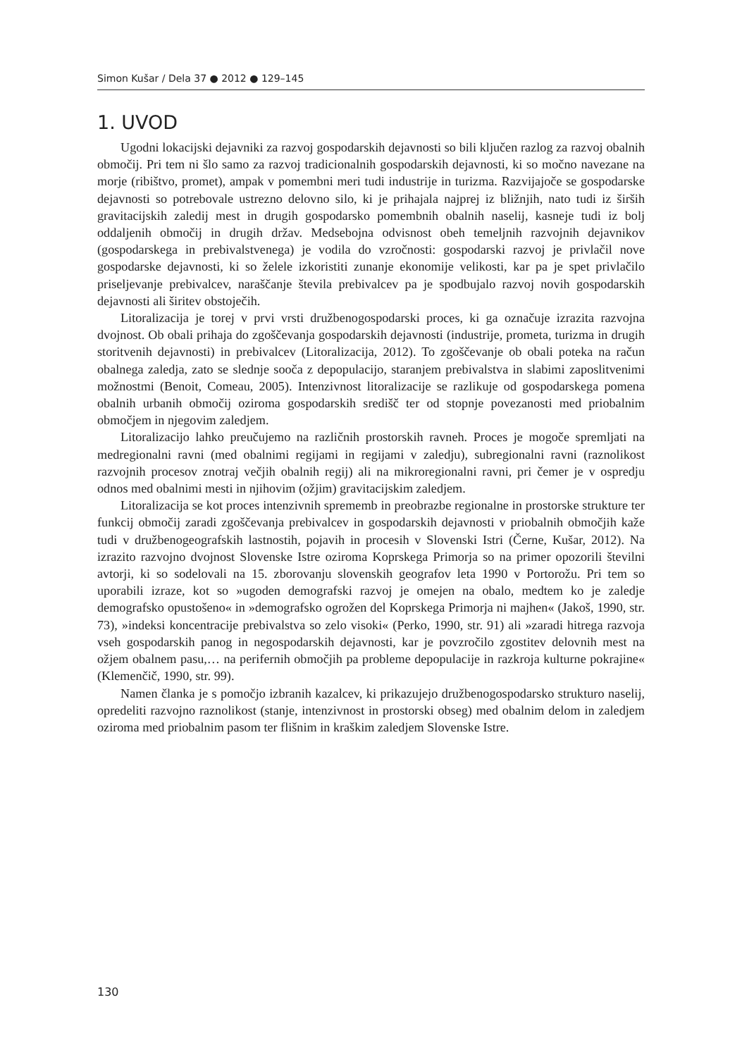Simon Kušar / Dela 37 ● 2012 ● 129–145
1. UVOD
Ugodni lokacijski dejavniki za razvoj gospodarskih dejavnosti so bili ključen razlog za razvoj obalnih območij. Pri tem ni šlo samo za razvoj tradicionalnih gospodarskih dejavnosti, ki so močno navezane na morje (ribištvo, promet), ampak v pomembni meri tudi industrije in turizma. Razvijajoče se gospodarske dejavnosti so potrebovale ustrezno delovno silo, ki je prihajala najprej iz bližnjih, nato tudi iz širših gravitacijskih zaledij mest in drugih gospodarsko pomembnih obalnih naselij, kasneje tudi iz bolj oddaljenih območij in drugih držav. Medsebojna odvisnost obeh temeljnih razvojnih dejavnikov (gospodarskega in prebivalstvenega) je vodila do vzročnosti: gospodarski razvoj je privlačil nove gospodarske dejavnosti, ki so želele izkoristiti zunanje ekonomije velikosti, kar pa je spet privlačilo priseljevanje prebivalcev, naraščanje števila prebivalcev pa je spodbujalo razvoj novih gospodarskih dejavnosti ali širitev obstoječih.
Litoralizacija je torej v prvi vrsti družbenogospodarski proces, ki ga označuje izrazita razvojna dvojnost. Ob obali prihaja do zgoščevanja gospodarskih dejavnosti (industrije, prometa, turizma in drugih storitvenih dejavnosti) in prebivalcev (Litoralizacija, 2012). To zgoščevanje ob obali poteka na račun obalnega zaledja, zato se slednje sooča z depopulacijo, staranjem prebivalstva in slabimi zaposlitvenimi možnostmi (Benoit, Comeau, 2005). Intenzivnost litoralizacije se razlikuje od gospodarskega pomena obalnih urbanih območij oziroma gospodarskih središč ter od stopnje povezanosti med priobalnim območjem in njegovim zaledjem.
Litoralizacijo lahko preučujemo na različnih prostorskih ravneh. Proces je mogoče spremljati na medregionalni ravni (med obalnimi regijami in regijami v zaledju), subregionalni ravni (raznolikost razvojnih procesov znotraj večjih obalnih regij) ali na mikroregionalni ravni, pri čemer je v ospredju odnos med obalnimi mesti in njihovim (ožjim) gravitacijskim zaledjem.
Litoralizacija se kot proces intenzivnih sprememb in preobrazbe regionalne in prostorske strukture ter funkcij območij zaradi zgoščevanja prebivalcev in gospodarskih dejavnosti v priobalnih območjih kaže tudi v družbenogeografskih lastnostih, pojavih in procesih v Slovenski Istri (Černe, Kušar, 2012). Na izrazito razvojno dvojnost Slovenske Istre oziroma Koprskega Primorja so na primer opozorili številni avtorji, ki so sodelovali na 15. zborovanju slovenskih geografov leta 1990 v Portorožu. Pri tem so uporabili izraze, kot so »ugoden demografski razvoj je omejen na obalo, medtem ko je zaledje demografsko opustošeno« in »demografsko ogrožen del Koprskega Primorja ni majhen« (Jakoš, 1990, str. 73), »indeksi koncentracije prebivalstva so zelo visoki« (Perko, 1990, str. 91) ali »zaradi hitrega razvoja vseh gospodarskih panog in negospodarskih dejavnosti, kar je povzročilo zgostitev delovnih mest na ožjem obalnem pasu,… na perifernih območjih pa probleme depopulacije in razkroja kulturne pokrajine« (Klemenčič, 1990, str. 99).
Namen članka je s pomočjo izbranih kazalcev, ki prikazujejo družbenogospodarsko strukturo naselij, opredeliti razvojno raznolikost (stanje, intenzivnost in prostorski obseg) med obalnim delom in zaledjem oziroma med priobalnim pasom ter flišnim in kraškim zaledjem Slovenske Istre.
130